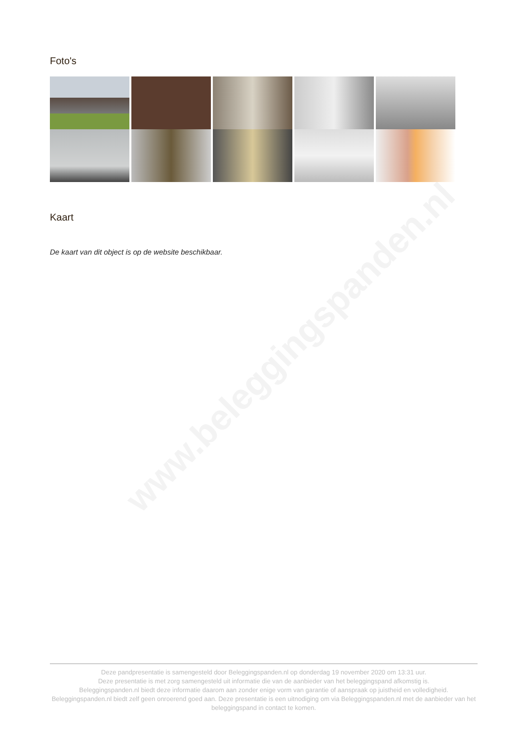www.beleggingspanden.nl
Foto's
Kaart
De kaart van dit object is op de website beschikbaar.
Deze pandpresentatie is samengesteld door Beleggingspanden.nl op donderdag 19 november 2020 om 13:31 uur.
Deze presentatie is met zorg samengesteld uit informatie die van de aanbieder van het beleggingspand afkomstig is.
Beleggingspanden.nl biedt deze informatie daarom aan zonder enige vorm van garantie of aanspraak op juistheid en volledigheid.
Beleggingspanden.nl biedt zelf geen onroerend goed aan. Deze presentatie is een uitnodiging om via Beleggingspanden.nl met de aanbieder van het beleggingspand in contact te komen.